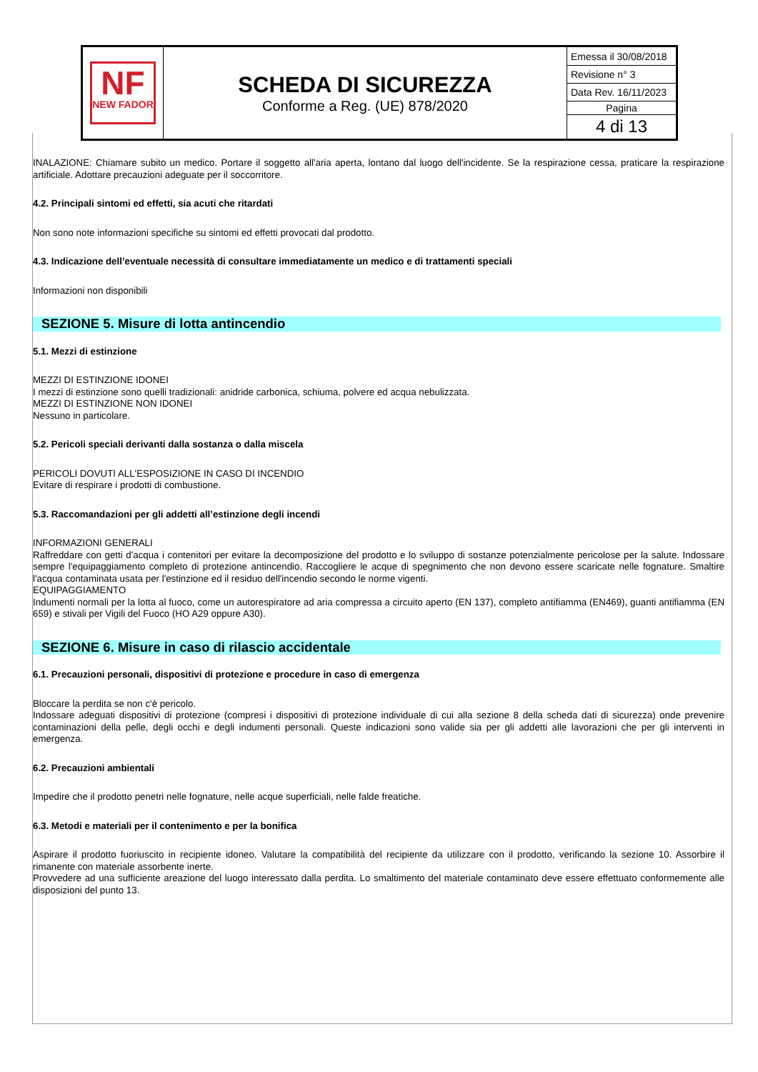| NF NEW FADOR | SCHEDA DI SICUREZZA Conforme a Reg. (UE) 878/2020 | Emessa il 30/08/2018 Revisione n° 3 Data Rev. 16/11/2023 Pagina 4 di 13 |
INALAZIONE: Chiamare subito un medico. Portare il soggetto all'aria aperta, lontano dal luogo dell'incidente. Se la respirazione cessa, praticare la respirazione artificiale. Adottare precauzioni adeguate per il soccorritore.
4.2. Principali sintomi ed effetti, sia acuti che ritardati
Non sono note informazioni specifiche su sintomi ed effetti provocati dal prodotto.
4.3. Indicazione dell’eventuale necessità di consultare immediatamente un medico e di trattamenti speciali
Informazioni non disponibili
SEZIONE 5. Misure di lotta antincendio
5.1. Mezzi di estinzione
MEZZI DI ESTINZIONE IDONEI
I mezzi di estinzione sono quelli tradizionali: anidride carbonica, schiuma, polvere ed acqua nebulizzata.
MEZZI DI ESTINZIONE NON IDONEI
Nessuno in particolare.
5.2. Pericoli speciali derivanti dalla sostanza o dalla miscela
PERICOLI DOVUTI ALL'ESPOSIZIONE IN CASO DI INCENDIO
Evitare di respirare i prodotti di combustione.
5.3. Raccomandazioni per gli addetti all’estinzione degli incendi
INFORMAZIONI GENERALI
Raffreddare con getti d'acqua i contenitori per evitare la decomposizione del prodotto e lo sviluppo di sostanze potenzialmente pericolose per la salute. Indossare sempre l'equipaggiamento completo di protezione antincendio. Raccogliere le acque di spegnimento che non devono essere scaricate nelle fognature. Smaltire l'acqua contaminata usata per l'estinzione ed il residuo dell'incendio secondo le norme vigenti.
EQUIPAGGIAMENTO
Indumenti normali per la lotta al fuoco, come un autorespiratore ad aria compressa a circuito aperto (EN 137), completo antifiamma (EN469), guanti antifiamma (EN 659) e stivali per Vigili del Fuoco (HO A29 oppure A30).
SEZIONE 6. Misure in caso di rilascio accidentale
6.1. Precauzioni personali, dispositivi di protezione e procedure in caso di emergenza
Bloccare la perdita se non c'è pericolo.
Indossare adeguati dispositivi di protezione (compresi i dispositivi di protezione individuale di cui alla sezione 8 della scheda dati di sicurezza) onde prevenire contaminazioni della pelle, degli occhi e degli indumenti personali. Queste indicazioni sono valide sia per gli addetti alle lavorazioni che per gli interventi in emergenza.
6.2. Precauzioni ambientali
Impedire che il prodotto penetri nelle fognature, nelle acque superficiali, nelle falde freatiche.
6.3. Metodi e materiali per il contenimento e per la bonifica
Aspirare il prodotto fuoriuscito in recipiente idoneo. Valutare la compatibilità del recipiente da utilizzare con il prodotto, verificando la sezione 10. Assorbire il rimanente con materiale assorbente inerte.
Provvedere ad una sufficiente areazione del luogo interessato dalla perdita. Lo smaltimento del materiale contaminato deve essere effettuato conformemente alle disposizioni del punto 13.